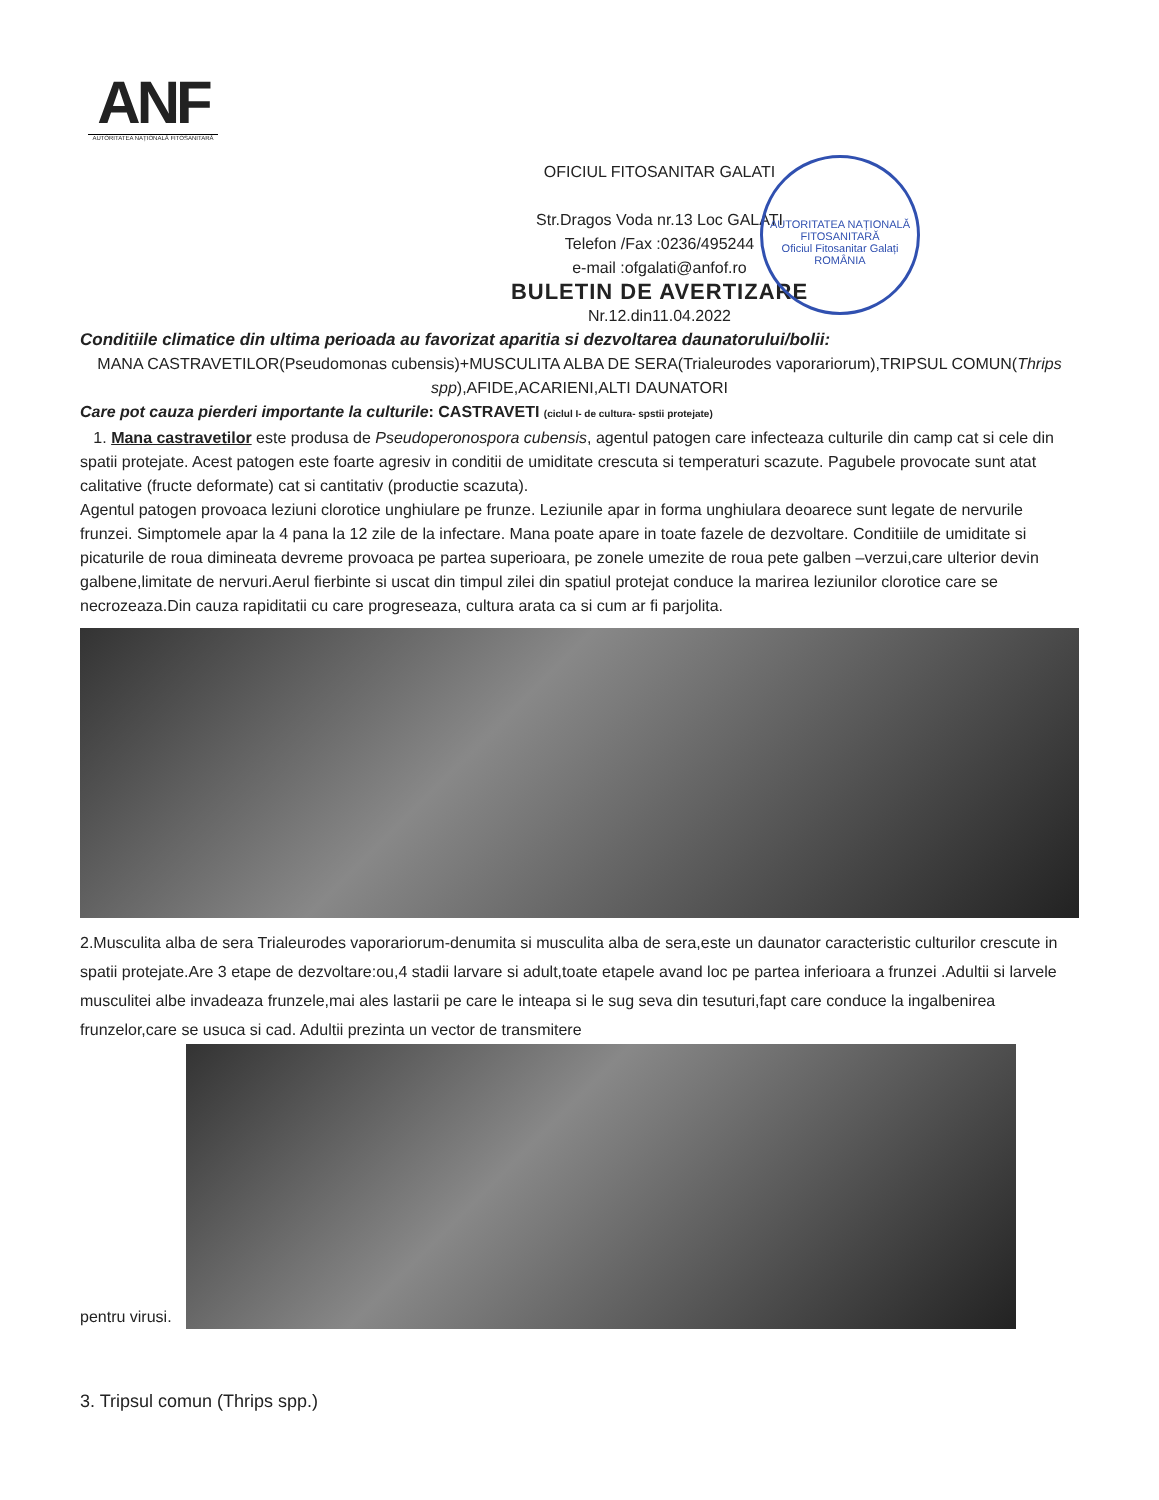ANF
AUTORITATEA NAȚIONALĂ FITOSANITARĂ
AUTORITATEA NAȚIONALĂ FITOSANITARĂ
Oficiul Fitosanitar Galați
ROMÂNIA
OFICIUL FITOSANITAR GALATI
Str.Dragos Voda nr.13 Loc GALATI
Telefon /Fax :0236/495244
e-mail :ofgalati@anfof.ro
BULETIN DE AVERTIZARE
Nr.12.din11.04.2022
Conditiile climatice din ultima perioada au favorizat aparitia si dezvoltarea daunatorului/bolii:
MANA CASTRAVETILOR(Pseudomonas cubensis)+MUSCULITA ALBA DE SERA(Trialeurodes vaporariorum),TRIPSUL COMUN(Thrips spp),AFIDE,ACARIENI,ALTI DAUNATORI
Care pot cauza pierderi importante la culturile: CASTRAVETI (ciclul I- de cultura- spstii protejate)
1. Mana castravetilor este produsa de Pseudoperonospora cubensis, agentul patogen care infecteaza culturile din camp cat si cele din spatii protejate. Acest patogen este foarte agresiv in conditii de umiditate crescuta si temperaturi scazute. Pagubele provocate sunt atat calitative (fructe deformate) cat si cantitativ (productie scazuta).
Agentul patogen provoaca leziuni clorotice unghiulare pe frunze. Leziunile apar in forma unghiulara deoarece sunt legate de nervurile frunzei. Simptomele apar la 4 pana la 12 zile de la infectare. Mana poate apare in toate fazele de dezvoltare. Conditiile de umiditate si picaturile de roua dimineata devreme provoaca pe partea superioara, pe zonele umezite de roua pete galben –verzui,care ulterior devin galbene,limitate de nervuri.Aerul fierbinte si uscat din timpul zilei din spatiul protejat conduce la marirea leziunilor clorotice care se necrozeaza.Din cauza rapiditatii cu care progreseaza, cultura arata ca si cum ar fi parjolita.
2.Musculita alba de sera Trialeurodes vaporariorum-denumita si musculita alba de sera,este un daunator caracteristic culturilor crescute in spatii protejate.Are 3 etape de dezvoltare:ou,4 stadii larvare si adult,toate etapele avand loc pe partea inferioara a frunzei .Adultii si larvele musculitei albe invadeaza frunzele,mai ales lastarii pe care le inteapa si le sug seva din tesuturi,fapt care conduce la ingalbenirea frunzelor,care se usuca si cad. Adultii prezinta un vector de transmitere
pentru virusi.
3. Tripsul comun (Thrips spp.)